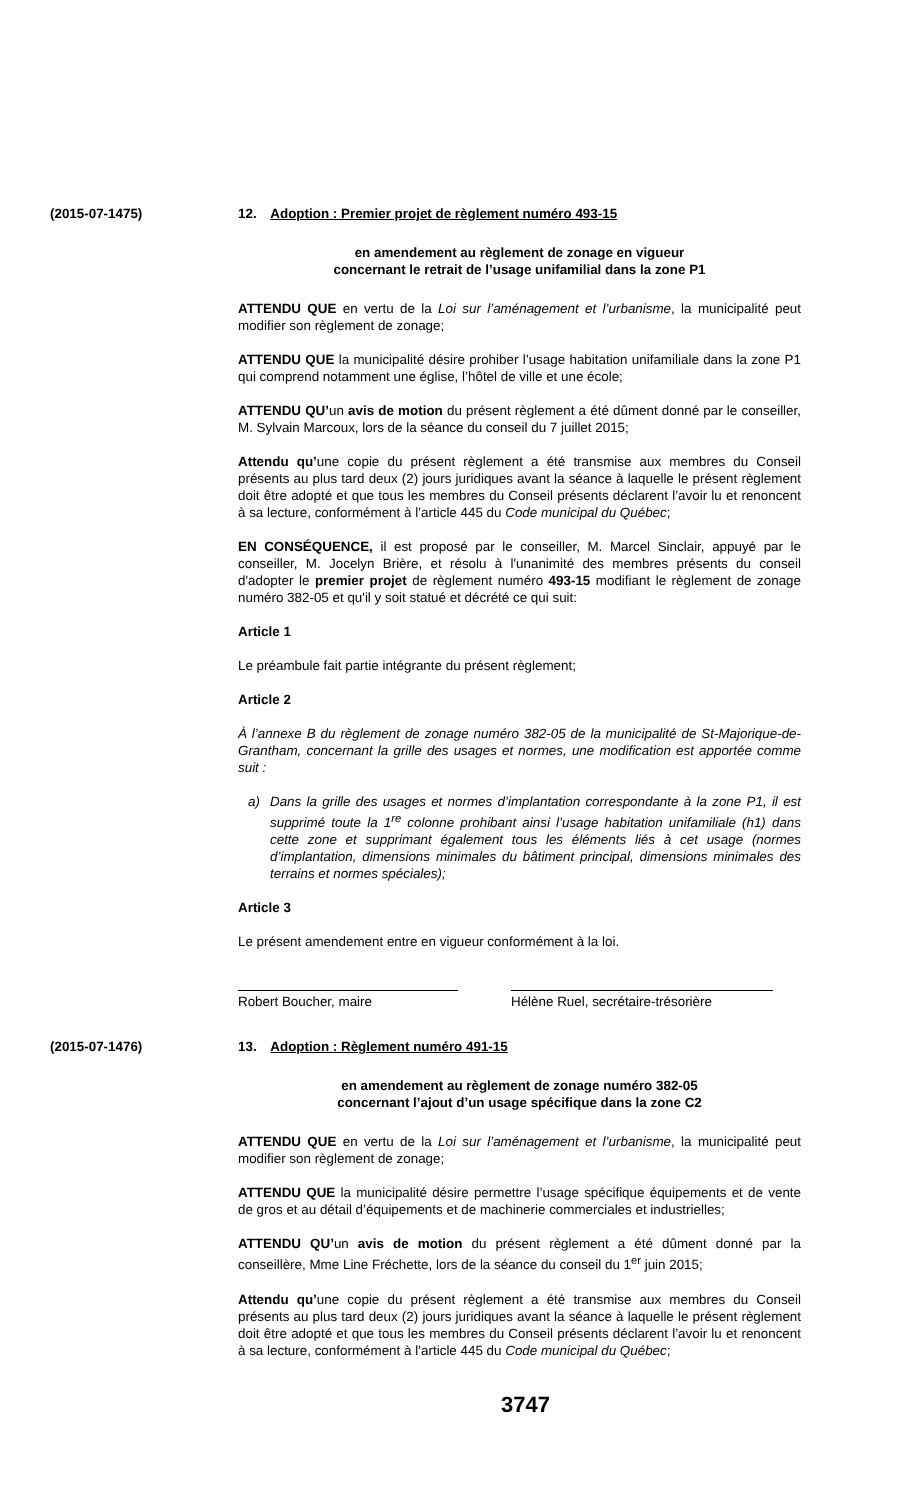(2015-07-1475) 12. Adoption : Premier projet de règlement numéro 493-15
en amendement au règlement de zonage en vigueur
concernant le retrait de l’usage unifamilial dans la zone P1
ATTENDU QUE en vertu de la Loi sur l’aménagement et l’urbanisme, la municipalité peut modifier son règlement de zonage;
ATTENDU QUE la municipalité désire prohiber l’usage habitation unifamiliale dans la zone P1 qui comprend notamment une église, l’hôtel de ville et une école;
ATTENDU QU’un avis de motion du présent règlement a été dûment donné par le conseiller, M. Sylvain Marcoux, lors de la séance du conseil du 7 juillet 2015;
Attendu qu’une copie du présent règlement a été transmise aux membres du Conseil présents au plus tard deux (2) jours juridiques avant la séance à laquelle le présent règlement doit être adopté et que tous les membres du Conseil présents déclarent l’avoir lu et renoncent à sa lecture, conformément à l’article 445 du Code municipal du Québec;
EN CONSÉQUENCE, il est proposé par le conseiller, M. Marcel Sinclair, appuyé par le conseiller, M. Jocelyn Brière, et résolu à l'unanimité des membres présents du conseil d'adopter le premier projet de règlement numéro 493-15 modifiant le règlement de zonage numéro 382-05 et qu'il y soit statué et décrété ce qui suit:
Article 1
Le préambule fait partie intégrante du présent règlement;
Article 2
À l’annexe B du règlement de zonage numéro 382-05 de la municipalité de St-Majorique-de-Grantham, concernant la grille des usages et normes, une modification est apportée comme suit :
a) Dans la grille des usages et normes d’implantation correspondante à la zone P1, il est supprimé toute la 1<sup>re</sup> colonne prohibant ainsi l’usage habitation unifamiliale (h1) dans cette zone et supprimant également tous les éléments liés à cet usage (normes d’implantation, dimensions minimales du bâtiment principal, dimensions minimales des terrains et normes spéciales);
Article 3
Le présent amendement entre en vigueur conformément à la loi.
Robert Boucher, maire Hélène Ruel, secrétaire-trésorière
(2015-07-1476) 13. Adoption : Règlement numéro 491-15
en amendement au règlement de zonage numéro 382-05
concernant l’ajout d’un usage spécifique dans la zone C2
ATTENDU QUE en vertu de la Loi sur l’aménagement et l’urbanisme, la municipalité peut modifier son règlement de zonage;
ATTENDU QUE la municipalité désire permettre l’usage spécifique équipements et de vente de gros et au détail d’équipements et de machinerie commerciales et industrielles;
ATTENDU QU’un avis de motion du présent règlement a été dûment donné par la conseillère, Mme Line Fréchette, lors de la séance du conseil du 1<sup>er</sup> juin 2015;
Attendu qu’une copie du présent règlement a été transmise aux membres du Conseil présents au plus tard deux (2) jours juridiques avant la séance à laquelle le présent règlement doit être adopté et que tous les membres du Conseil présents déclarent l’avoir lu et renoncent à sa lecture, conformément à l’article 445 du Code municipal du Québec;
3747